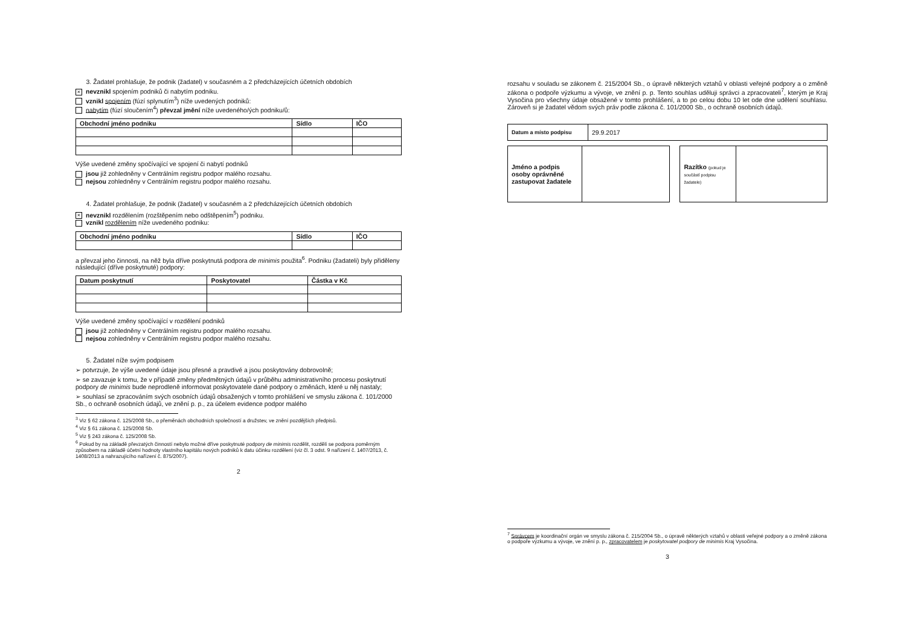3. Žadatel prohlašuje, že podnik (žadatel) v současném a 2 předcházejících účetních obdobích
× nevznikl spojením podniků či nabytím podniku.
vznikl spojením (fúzí splynutím<sup>3</sup>) níže uvedených podniků:
nabytím (fúzí sloučením<sup>4</sup>) převzal jmění níže uvedeného/ých podniku/ů:
| Obchodní jméno podniku | Sídlo | IČO |
| --- | --- | --- |
Výše uvedené změny spočívající ve spojení či nabytí podniků
jsou již zohledněny v Centrálním registru podpor malého rozsahu.
nejsou zohledněny v Centrálním registru podpor malého rozsahu.
4. Žadatel prohlašuje, že podnik (žadatel) v současném a 2 předcházejících účetních obdobích
× nevznikl rozdělením (rozštěpením nebo odštěpením<sup>5</sup>) podniku.
vznikl rozdělením níže uvedeného podniku:
| Obchodní jméno podniku | Sídlo | IČO |
| --- | --- | --- |
a převzal jeho činnosti, na něž byla dříve poskytnutá podpora de minimis použita<sup>6</sup>. Podniku (žadateli) byly přiděleny následující (dříve poskytnuté) podpory:
| Datum poskytnutí | Poskytovatel | Částka v Kč |
| --- | --- | --- |
Výše uvedené změny spočívající v rozdělení podniků
jsou již zohledněny v Centrálním registru podpor malého rozsahu.
nejsou zohledněny v Centrálním registru podpor malého rozsahu.
5. Žadatel níže svým podpisem
➢ potvrzuje, že výše uvedené údaje jsou přesné a pravdivé a jsou poskytovány dobrovolně;
➢ se zavazuje k tomu, že v případě změny předmětných údajů v průběhu administrativního procesu poskytnutí podpory de minimis bude neprodleně informovat poskytovatele dané podpory o změnách, které u něj nastaly;
➢ souhlasí se zpracováním svých osobních údajů obsažených v tomto prohlášení ve smyslu zákona č. 101/2000 Sb., o ochraně osobních údajů, ve znění p. p., za účelem evidence podpor malého
<sup>3</sup> Viz § 62 zákona č. 125/2008 Sb., o přeměnách obchodních společností a družstev, ve znění pozdějších předpisů.
<sup>4</sup> Viz § 61 zákona č. 125/2008 Sb.
<sup>5</sup> Viz § 243 zákona č. 125/2008 Sb.
<sup>6</sup> Pokud by na základě převzatých činností nebylo možné dříve poskytnuté podpory de minimis rozdělit, rozdělí se podpora poměrným způsobem na základě účetní hodnoty vlastního kapitálu nových podniků k datu účinku rozdělení (viz čl. 3 odst. 9 nařízení č. 1407/2013, č. 1408/2013 a nahrazujícího nařízení č. 875/2007).
2
rozsahu v souladu se zákonem č. 215/2004 Sb., o úpravě některých vztahů v oblasti veřejné podpory a o změně zákona o podpoře výzkumu a vývoje, ve znění p. p. Tento souhlas uděluji správci a zpracovateli<sup>7</sup>, kterým je Kraj Vysočina pro všechny údaje obsažené v tomto prohlášení, a to po celou dobu 10 let ode dne udělení souhlasu. Zároveň si je žadatel vědom svých práv podle zákona č. 101/2000 Sb., o ochraně osobních údajů.
| Datum a místo podpisu | 29.9.2017 |
| Jméno a podpis osoby oprávněné zastupovat žadatele | |
| Razítko (pokud je součástí podpisu žadatele) | |
<sup>7</sup> Správcem je koordinační orgán ve smyslu zákona č. 215/2004 Sb., o úpravě některých vztahů v oblasti veřejné podpory a o změně zákona o podpoře výzkumu a vývoje, ve znění p. p., zpracovatelem je poskytovatel podpory de minimis Kraj Vysočina.
3